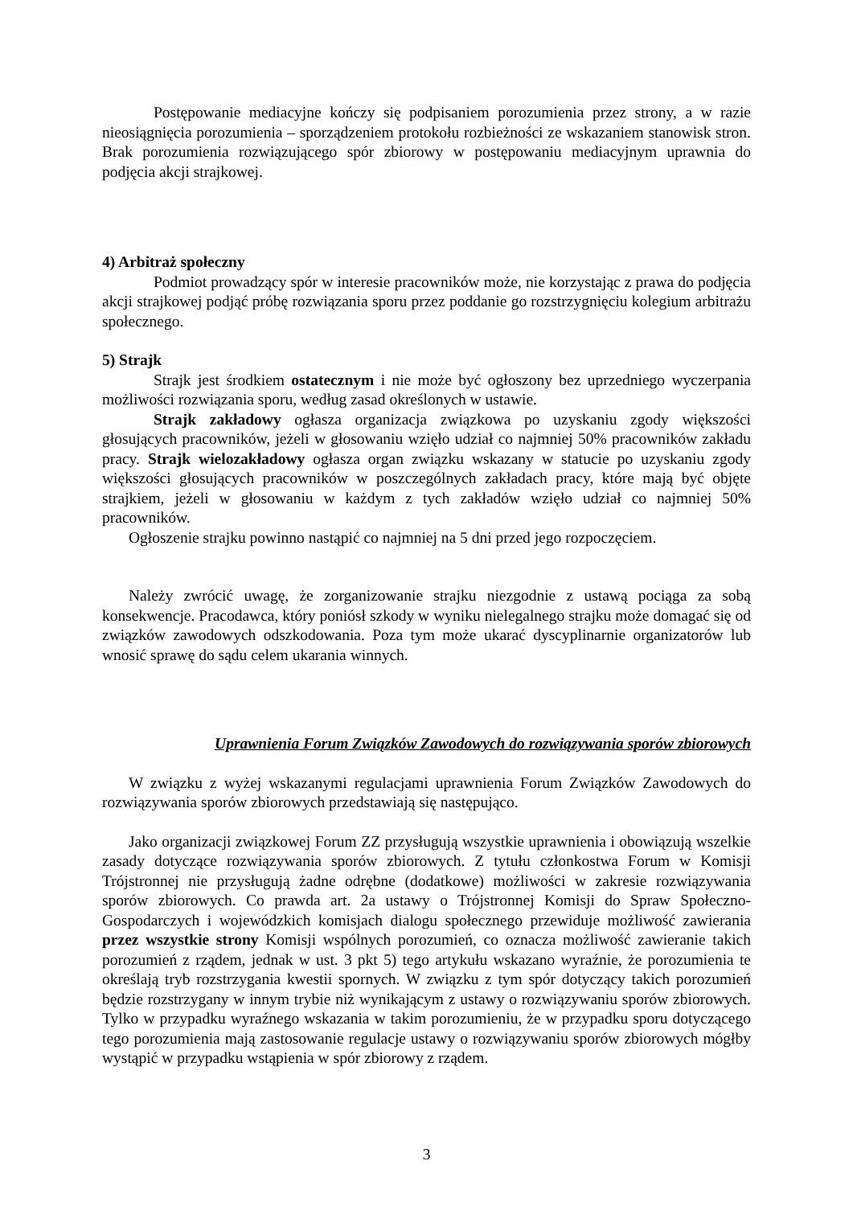Postępowanie mediacyjne kończy się podpisaniem porozumienia przez strony, a w razie nieosiągnięcia porozumienia – sporządzeniem protokołu rozbieżności ze wskazaniem stanowisk stron. Brak porozumienia rozwiązującego spór zbiorowy w postępowaniu mediacyjnym uprawnia do podjęcia akcji strajkowej.
4) Arbitraż społeczny
Podmiot prowadzący spór w interesie pracowników może, nie korzystając z prawa do podjęcia akcji strajkowej podjąć próbę rozwiązania sporu przez poddanie go rozstrzygnięciu kolegium arbitrażu społecznego.
5) Strajk
Strajk jest środkiem ostatecznym i nie może być ogłoszony bez uprzedniego wyczerpania możliwości rozwiązania sporu, według zasad określonych w ustawie.
Strajk zakładowy ogłasza organizacja związkowa po uzyskaniu zgody większości głosujących pracowników, jeżeli w głosowaniu wzięło udział co najmniej 50% pracowników zakładu pracy. Strajk wielozakładowy ogłasza organ związku wskazany w statucie po uzyskaniu zgody większości głosujących pracowników w poszczególnych zakładach pracy, które mają być objęte strajkiem, jeżeli w głosowaniu w każdym z tych zakładów wzięło udział co najmniej 50% pracowników.
Ogłoszenie strajku powinno nastąpić co najmniej na 5 dni przed jego rozpoczęciem.
Należy zwrócić uwagę, że zorganizowanie strajku niezgodnie z ustawą pociąga za sobą konsekwencje. Pracodawca, który poniósł szkody w wyniku nielegalnego strajku może domagać się od związków zawodowych odszkodowania. Poza tym może ukarać dyscyplinarnie organizatorów lub wnosić sprawę do sądu celem ukarania winnych.
Uprawnienia Forum Związków Zawodowych do rozwiązywania sporów zbiorowych
W związku z wyżej wskazanymi regulacjami uprawnienia Forum Związków Zawodowych do rozwiązywania sporów zbiorowych przedstawiają się następująco.
Jako organizacji związkowej Forum ZZ przysługują wszystkie uprawnienia i obowiązują wszelkie zasady dotyczące rozwiązywania sporów zbiorowych. Z tytułu członkostwa Forum w Komisji Trójstronnej nie przysługują żadne odrębne (dodatkowe) możliwości w zakresie rozwiązywania sporów zbiorowych. Co prawda art. 2a ustawy o Trójstronnej Komisji do Spraw Społeczno-Gospodarczych i wojewódzkich komisjach dialogu społecznego przewiduje możliwość zawierania przez wszystkie strony Komisji wspólnych porozumień, co oznacza możliwość zawieranie takich porozumień z rządem, jednak w ust. 3 pkt 5) tego artykułu wskazano wyraźnie, że porozumienia te określają tryb rozstrzygania kwestii spornych. W związku z tym spór dotyczący takich porozumień będzie rozstrzygany w innym trybie niż wynikającym z ustawy o rozwiązywaniu sporów zbiorowych. Tylko w przypadku wyraźnego wskazania w takim porozumieniu, że w przypadku sporu dotyczącego tego porozumienia mają zastosowanie regulacje ustawy o rozwiązywaniu sporów zbiorowych mógłby wystąpić w przypadku wstąpienia w spór zbiorowy z rządem.
3